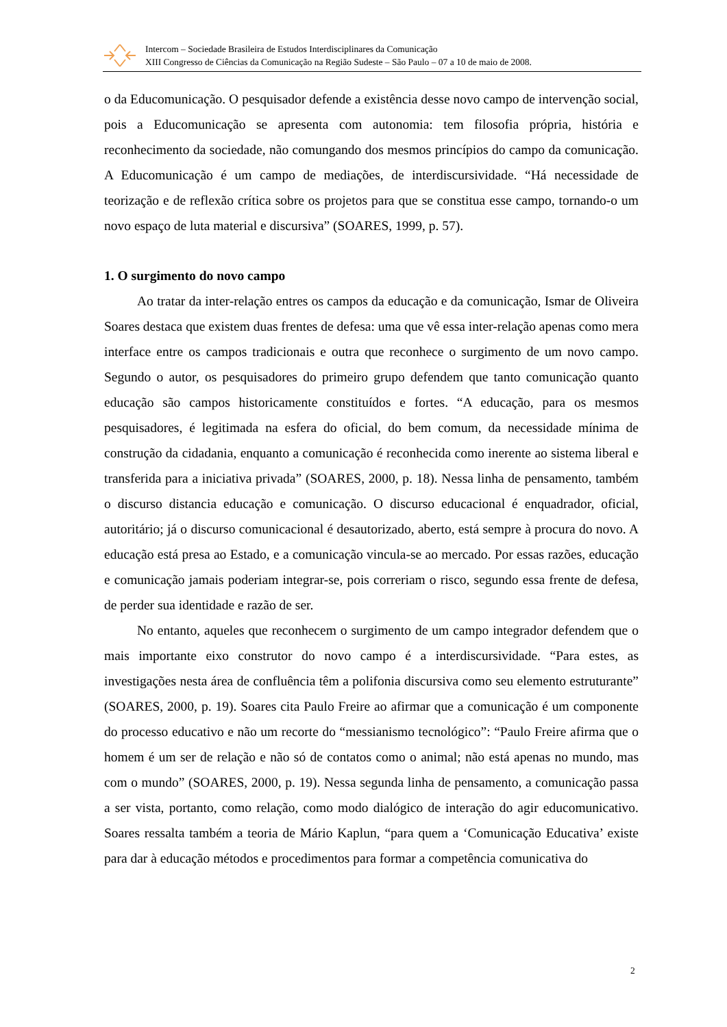Intercom – Sociedade Brasileira de Estudos Interdisciplinares da Comunicação
XIII Congresso de Ciências da Comunicação na Região Sudeste – São Paulo – 07 a 10 de maio de 2008.
o da Educomunicação. O pesquisador defende a existência desse novo campo de intervenção social, pois a Educomunicação se apresenta com autonomia: tem filosofia própria, história e reconhecimento da sociedade, não comungando dos mesmos princípios do campo da comunicação. A Educomunicação é um campo de mediações, de interdiscursividade. “Há necessidade de teorização e de reflexão crítica sobre os projetos para que se constitua esse campo, tornando-o um novo espaço de luta material e discursiva” (SOARES, 1999, p. 57).
1. O surgimento do novo campo
Ao tratar da inter-relação entres os campos da educação e da comunicação, Ismar de Oliveira Soares destaca que existem duas frentes de defesa: uma que vê essa inter-relação apenas como mera interface entre os campos tradicionais e outra que reconhece o surgimento de um novo campo. Segundo o autor, os pesquisadores do primeiro grupo defendem que tanto comunicação quanto educação são campos historicamente constituídos e fortes. “A educação, para os mesmos pesquisadores, é legitimada na esfera do oficial, do bem comum, da necessidade mínima de construção da cidadania, enquanto a comunicação é reconhecida como inerente ao sistema liberal e transferida para a iniciativa privada” (SOARES, 2000, p. 18). Nessa linha de pensamento, também o discurso distancia educação e comunicação. O discurso educacional é enquadrador, oficial, autoritário; já o discurso comunicacional é desautorizado, aberto, está sempre à procura do novo. A educação está presa ao Estado, e a comunicação vincula-se ao mercado. Por essas razões, educação e comunicação jamais poderiam integrar-se, pois correriam o risco, segundo essa frente de defesa, de perder sua identidade e razão de ser.
No entanto, aqueles que reconhecem o surgimento de um campo integrador defendem que o mais importante eixo construtor do novo campo é a interdiscursividade. “Para estes, as investigações nesta área de confluência têm a polifonia discursiva como seu elemento estruturante” (SOARES, 2000, p. 19). Soares cita Paulo Freire ao afirmar que a comunicação é um componente do processo educativo e não um recorte do “messianismo tecnológico”: “Paulo Freire afirma que o homem é um ser de relação e não só de contatos como o animal; não está apenas no mundo, mas com o mundo” (SOARES, 2000, p. 19). Nessa segunda linha de pensamento, a comunicação passa a ser vista, portanto, como relação, como modo dialógico de interação do agir educomunicativo. Soares ressalta também a teoria de Mário Kaplun, “para quem a ‘Comunicação Educativa’ existe para dar à educação métodos e procedimentos para formar a competência comunicativa do
2